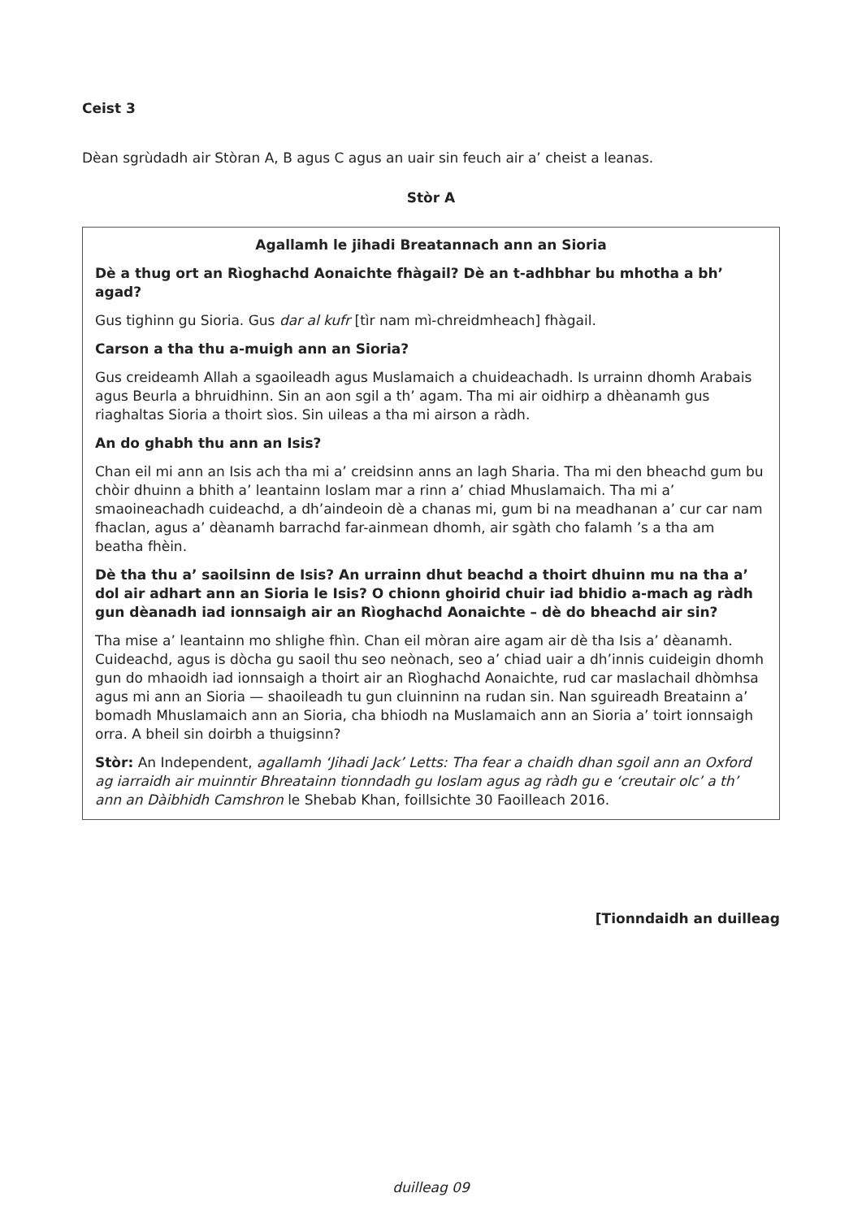Ceist 3
Dèan sgrùdadh air Stòran A, B agus C agus an uair sin feuch air a’ cheist a leanas.
Stòr A
Agallamh le jihadi Breatannach ann an Sioria
Dè a thug ort an Rìoghachd Aonaichte fhàgail? Dè an t-adhbhar bu mhotha a bh’ agad?
Gus tighinn gu Sioria. Gus dar al kufr [tìr nam mì-chreidmheach] fhàgail.
Carson a tha thu a-muigh ann an Sioria?
Gus creideamh Allah a sgaoileadh agus Muslamaich a chuideachadh. Is urrainn dhomh Arabais agus Beurla a bhruidhinn. Sin an aon sgil a th’ agam. Tha mi air oidhirp a dhèanamh gus riaghaltas Sioria a thoirt sìos. Sin uileas a tha mi airson a ràdh.
An do ghabh thu ann an Isis?
Chan eil mi ann an Isis ach tha mi a’ creidsinn anns an lagh Sharia. Tha mi den bheachd gum bu chòir dhuinn a bhith a’ leantainn Ioslam mar a rinn a’ chiad Mhuslamaich. Tha mi a’ smaoineachadh cuideachd, a dh’aindeoin dè a chanas mi, gum bi na meadhanan a’ cur car nam fhaclan, agus a’ dèanamh barrachd far-ainmean dhomh, air sgàth cho falamh ’s a tha am beatha fhèin.
Dè tha thu a’ saoilsinn de Isis? An urrainn dhut beachd a thoirt dhuinn mu na tha a’ dol air adhart ann an Sioria le Isis? O chionn ghoirid chuir iad bhidio a-mach ag ràdh gun dèanadh iad ionnsaigh air an Rìoghachd Aonaichte – dè do bheachd air sin?
Tha mise a’ leantainn mo shlighe fhìn. Chan eil mòran aire agam air dè tha Isis a’ dèanamh. Cuideachd, agus is dòcha gu saoil thu seo neònach, seo a’ chiad uair a dh’innis cuideigin dhomh gun do mhaoidh iad ionnsaigh a thoirt air an Rìoghachd Aonaichte, rud car maslachail dhòmhsa agus mi ann an Sioria — shaoileadh tu gun cluinninn na rudan sin. Nan sguireadh Breatainn a’ bomadh Mhuslamaich ann an Sioria, cha bhiodh na Muslamaich ann an Sioria a’ toirt ionnsaigh orra. A bheil sin doirbh a thuigsinn?
Stòr: An Independent, agallamh ‘Jihadi Jack’ Letts: Tha fear a chaidh dhan sgoil ann an Oxford ag iarraidh air muinntir Bhreatainn tionndadh gu Ioslam agus ag ràdh gu e ‘creutair olc’ a th’ ann an Dàibhidh Camshron le Shebab Khan, foillsichte 30 Faoilleach 2016.
[Tionndaidh an duilleag
duilleag 09